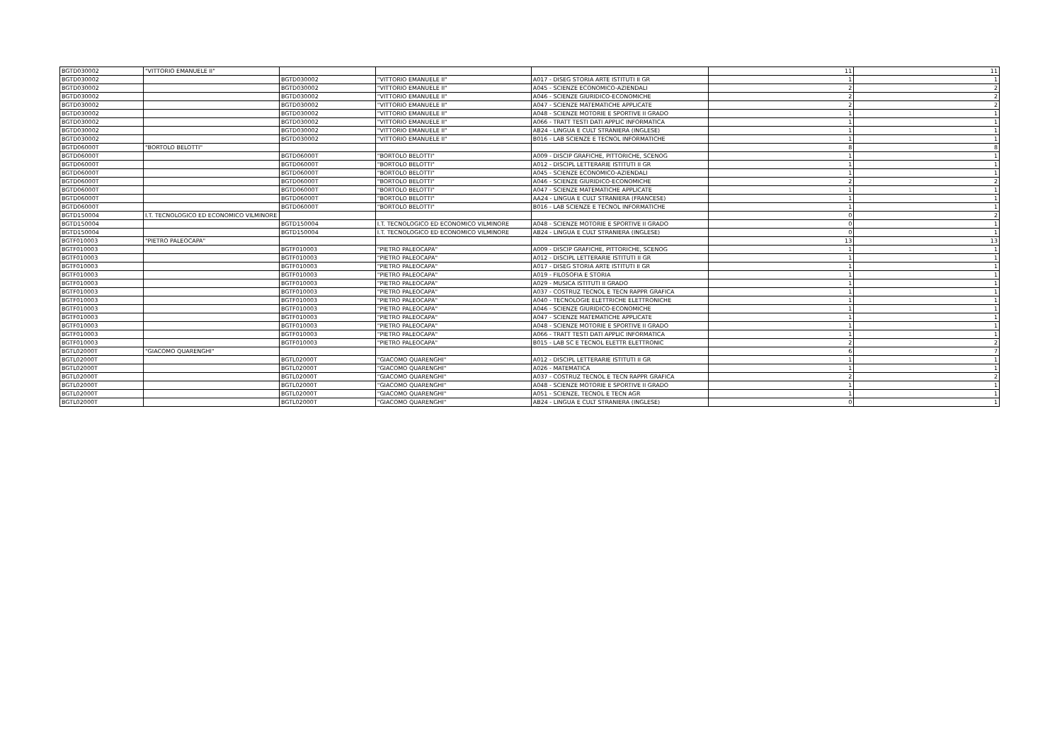| BGTD030002 | "VITTORIO EMANUELE II" | | | | 11 | 11 |
| BGTD030002 | | BGTD030002 | "VITTORIO EMANUELE II" | A017 - DISEG STORIA ARTE ISTITUTI II GR | 1 | 1 |
| BGTD030002 | | BGTD030002 | "VITTORIO EMANUELE II" | A045 - SCIENZE ECONOMICO-AZIENDALI | 2 | 2 |
| BGTD030002 | | BGTD030002 | "VITTORIO EMANUELE II" | A046 - SCIENZE GIURIDICO-ECONOMICHE | 2 | 2 |
| BGTD030002 | | BGTD030002 | "VITTORIO EMANUELE II" | A047 - SCIENZE MATEMATICHE APPLICATE | 2 | 2 |
| BGTD030002 | | BGTD030002 | "VITTORIO EMANUELE II" | A048 - SCIENZE MOTORIE E SPORTIVE II GRADO | 1 | 1 |
| BGTD030002 | | BGTD030002 | "VITTORIO EMANUELE II" | A066 - TRATT TESTI DATI APPLIC INFORMATICA | 1 | 1 |
| BGTD030002 | | BGTD030002 | "VITTORIO EMANUELE II" | AB24 - LINGUA E CULT STRANIERA (INGLESE) | 1 | 1 |
| BGTD030002 | | BGTD030002 | "VITTORIO EMANUELE II" | B016 - LAB SCIENZE E TECNOL INFORMATICHE | 1 | 1 |
| BGTD06000T | "BORTOLO BELOTTI" | | | | 8 | 8 |
| BGTD06000T | | BGTD06000T | "BORTOLO BELOTTI" | A009 - DISCIP GRAFICHE, PITTORICHE, SCENOG | 1 | 1 |
| BGTD06000T | | BGTD06000T | "BORTOLO BELOTTI" | A012 - DISCIPL LETTERARIE ISTITUTI II GR | 1 | 1 |
| BGTD06000T | | BGTD06000T | "BORTOLO BELOTTI" | A045 - SCIENZE ECONOMICO-AZIENDALI | 1 | 1 |
| BGTD06000T | | BGTD06000T | "BORTOLO BELOTTI" | A046 - SCIENZE GIURIDICO-ECONOMICHE | 2 | 2 |
| BGTD06000T | | BGTD06000T | "BORTOLO BELOTTI" | A047 - SCIENZE MATEMATICHE APPLICATE | 1 | 1 |
| BGTD06000T | | BGTD06000T | "BORTOLO BELOTTI" | AA24 - LINGUA E CULT STRANIERA (FRANCESE) | 1 | 1 |
| BGTD06000T | | BGTD06000T | "BORTOLO BELOTTI" | B016 - LAB SCIENZE E TECNOL INFORMATICHE | 1 | 1 |
| BGTD150004 | I.T. TECNOLOGICO ED ECONOMICO VILMINORE | | | | 0 | 2 |
| BGTD150004 | | BGTD150004 | I.T. TECNOLOGICO ED ECONOMICO VILMINORE | A048 - SCIENZE MOTORIE E SPORTIVE II GRADO | 0 | 1 |
| BGTD150004 | | BGTD150004 | I.T. TECNOLOGICO ED ECONOMICO VILMINORE | AB24 - LINGUA E CULT STRANIERA (INGLESE) | 0 | 1 |
| BGTF010003 | "PIETRO PALEOCAPA" | | | | 13 | 13 |
| BGTF010003 | | BGTF010003 | "PIETRO PALEOCAPA" | A009 - DISCIP GRAFICHE, PITTORICHE, SCENOG | 1 | 1 |
| BGTF010003 | | BGTF010003 | "PIETRO PALEOCAPA" | A012 - DISCIPL LETTERARIE ISTITUTI II GR | 1 | 1 |
| BGTF010003 | | BGTF010003 | "PIETRO PALEOCAPA" | A017 - DISEG STORIA ARTE ISTITUTI II GR | 1 | 1 |
| BGTF010003 | | BGTF010003 | "PIETRO PALEOCAPA" | A019 - FILOSOFIA E STORIA | 1 | 1 |
| BGTF010003 | | BGTF010003 | "PIETRO PALEOCAPA" | A029 - MUSICA ISTITUTI II GRADO | 1 | 1 |
| BGTF010003 | | BGTF010003 | "PIETRO PALEOCAPA" | A037 - COSTRUZ TECNOL E TECN RAPPR GRAFICA | 1 | 1 |
| BGTF010003 | | BGTF010003 | "PIETRO PALEOCAPA" | A040 - TECNOLOGIE ELETTRICHE ELETTRONICHE | 1 | 1 |
| BGTF010003 | | BGTF010003 | "PIETRO PALEOCAPA" | A046 - SCIENZE GIURIDICO-ECONOMICHE | 1 | 1 |
| BGTF010003 | | BGTF010003 | "PIETRO PALEOCAPA" | A047 - SCIENZE MATEMATICHE APPLICATE | 1 | 1 |
| BGTF010003 | | BGTF010003 | "PIETRO PALEOCAPA" | A048 - SCIENZE MOTORIE E SPORTIVE II GRADO | 1 | 1 |
| BGTF010003 | | BGTF010003 | "PIETRO PALEOCAPA" | A066 - TRATT TESTI DATI APPLIC INFORMATICA | 1 | 1 |
| BGTF010003 | | BGTF010003 | "PIETRO PALEOCAPA" | B015 - LAB SC E TECNOL ELETTR ELETTRONIC | 2 | 2 |
| BGTL02000T | "GIACOMO QUARENGHI" | | | | 6 | 7 |
| BGTL02000T | | BGTL02000T | "GIACOMO QUARENGHI" | A012 - DISCIPL LETTERARIE ISTITUTI II GR | 1 | 1 |
| BGTL02000T | | BGTL02000T | "GIACOMO QUARENGHI" | A026 - MATEMATICA | 1 | 1 |
| BGTL02000T | | BGTL02000T | "GIACOMO QUARENGHI" | A037 - COSTRUZ TECNOL E TECN RAPPR GRAFICA | 2 | 2 |
| BGTL02000T | | BGTL02000T | "GIACOMO QUARENGHI" | A048 - SCIENZE MOTORIE E SPORTIVE II GRADO | 1 | 1 |
| BGTL02000T | | BGTL02000T | "GIACOMO QUARENGHI" | A051 - SCIENZE, TECNOL E TECN AGR | 1 | 1 |
| BGTL02000T | | BGTL02000T | "GIACOMO QUARENGHI" | AB24 - LINGUA E CULT STRANIERA (INGLESE) | 0 | 1 |